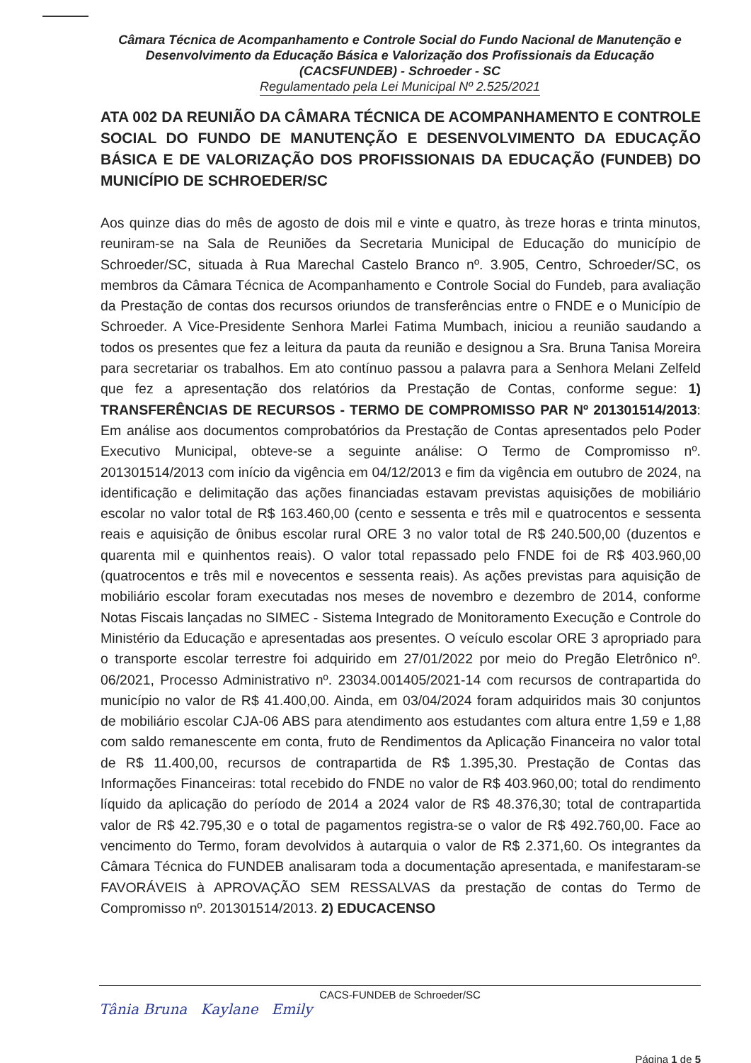Câmara Técnica de Acompanhamento e Controle Social do Fundo Nacional de Manutenção e Desenvolvimento da Educação Básica e Valorização dos Profissionais da Educação (CACSFUNDEB) - Schroeder - SC
Regulamentado pela Lei Municipal Nº 2.525/2021
ATA 002 DA REUNIÃO DA CÂMARA TÉCNICA DE ACOMPANHAMENTO E CONTROLE SOCIAL DO FUNDO DE MANUTENÇÃO E DESENVOLVIMENTO DA EDUCAÇÃO BÁSICA E DE VALORIZAÇÃO DOS PROFISSIONAIS DA EDUCAÇÃO (FUNDEB) DO MUNICÍPIO DE SCHROEDER/SC
Aos quinze dias do mês de agosto de dois mil e vinte e quatro, às treze horas e trinta minutos, reuniram-se na Sala de Reuniões da Secretaria Municipal de Educação do município de Schroeder/SC, situada à Rua Marechal Castelo Branco nº. 3.905, Centro, Schroeder/SC, os membros da Câmara Técnica de Acompanhamento e Controle Social do Fundeb, para avaliação da Prestação de contas dos recursos oriundos de transferências entre o FNDE e o Município de Schroeder. A Vice-Presidente Senhora Marlei Fatima Mumbach, iniciou a reunião saudando a todos os presentes que fez a leitura da pauta da reunião e designou a Sra. Bruna Tanisa Moreira para secretariar os trabalhos. Em ato contínuo passou a palavra para a Senhora Melani Zelfeld que fez a apresentação dos relatórios da Prestação de Contas, conforme segue: 1) TRANSFERÊNCIAS DE RECURSOS - TERMO DE COMPROMISSO PAR Nº 201301514/2013: Em análise aos documentos comprobatórios da Prestação de Contas apresentados pelo Poder Executivo Municipal, obteve-se a seguinte análise: O Termo de Compromisso nº. 201301514/2013 com início da vigência em 04/12/2013 e fim da vigência em outubro de 2024, na identificação e delimitação das ações financiadas estavam previstas aquisições de mobiliário escolar no valor total de R$ 163.460,00 (cento e sessenta e três mil e quatrocentos e sessenta reais e aquisição de ônibus escolar rural ORE 3 no valor total de R$ 240.500,00 (duzentos e quarenta mil e quinhentos reais). O valor total repassado pelo FNDE foi de R$ 403.960,00 (quatrocentos e três mil e novecentos e sessenta reais). As ações previstas para aquisição de mobiliário escolar foram executadas nos meses de novembro e dezembro de 2014, conforme Notas Fiscais lançadas no SIMEC - Sistema Integrado de Monitoramento Execução e Controle do Ministério da Educação e apresentadas aos presentes. O veículo escolar ORE 3 apropriado para o transporte escolar terrestre foi adquirido em 27/01/2022 por meio do Pregão Eletrônico nº. 06/2021, Processo Administrativo nº. 23034.001405/2021-14 com recursos de contrapartida do município no valor de R$ 41.400,00. Ainda, em 03/04/2024 foram adquiridos mais 30 conjuntos de mobiliário escolar CJA-06 ABS para atendimento aos estudantes com altura entre 1,59 e 1,88 com saldo remanescente em conta, fruto de Rendimentos da Aplicação Financeira no valor total de R$ 11.400,00, recursos de contrapartida de R$ 1.395,30. Prestação de Contas das Informações Financeiras: total recebido do FNDE no valor de R$ 403.960,00; total do rendimento líquido da aplicação do período de 2014 a 2024 valor de R$ 48.376,30; total de contrapartida valor de R$ 42.795,30 e o total de pagamentos registra-se o valor de R$ 492.760,00. Face ao vencimento do Termo, foram devolvidos à autarquia o valor de R$ 2.371,60. Os integrantes da Câmara Técnica do FUNDEB analisaram toda a documentação apresentada, e manifestaram-se FAVORÁVEIS à APROVAÇÃO SEM RESSALVAS da prestação de contas do Termo de Compromisso nº. 201301514/2013. 2) EDUCACENSO
CACS-FUNDEB de Schroeder/SC
Tânia Bruna Kaylane Emily
Página 1 de 5